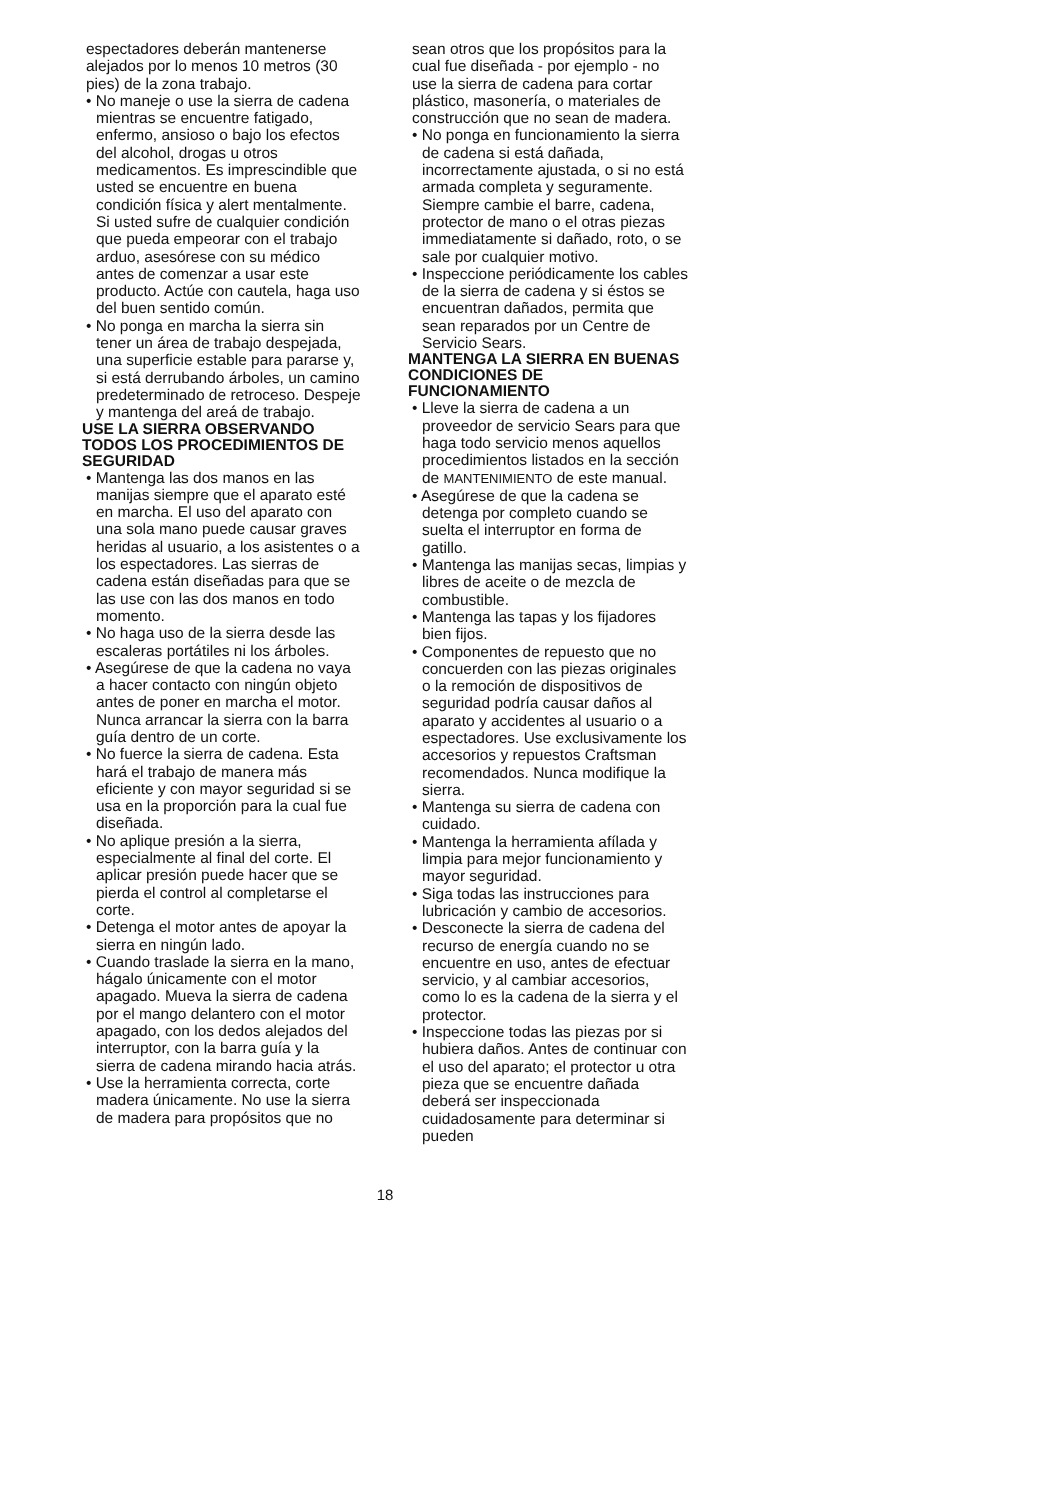espectadores deberán mantenerse alejados por lo menos 10 metros (30 pies) de la zona trabajo.
• No maneje o use la sierra de cadena mientras se encuentre fatigado, enfermo, ansioso o bajo los efectos del alcohol, drogas u otros medicamentos. Es imprescindible que usted se encuentre en buena condición física y alert mentalmente. Si usted sufre de cualquier condición que pueda empeorar con el trabajo arduo, asesórese con su médico antes de comenzar a usar este producto. Actúe con cautela, haga uso del buen sentido común.
• No ponga en marcha la sierra sin tener un área de trabajo despejada, una superficie estable para pararse y, si está derrubando árboles, un camino predeterminado de retroceso. Despeje y mantenga del areá de trabajo.
USE LA SIERRA OBSERVANDO TODOS LOS PROCEDIMIENTOS DE SEGURIDAD
• Mantenga las dos manos en las manijas siempre que el aparato esté en marcha. El uso del aparato con una sola mano puede causar graves heridas al usuario, a los asistentes o a los espectadores. Las sierras de cadena están diseñadas para que se las use con las dos manos en todo momento.
• No haga uso de la sierra desde las escaleras portátiles ni los árboles.
• Asegúrese de que la cadena no vaya a hacer contacto con ningún objeto antes de poner en marcha el motor. Nunca arrancar la sierra con la barra guía dentro de un corte.
• No fuerce la sierra de cadena. Esta hará el trabajo de manera más eficiente y con mayor seguridad si se usa en la proporción para la cual fue diseñada.
• No aplique presión a la sierra, especialmente al final del corte. El aplicar presión puede hacer que se pierda el control al completarse el corte.
• Detenga el motor antes de apoyar la sierra en ningún lado.
• Cuando traslade la sierra en la mano, hágalo únicamente con el motor apagado. Mueva la sierra de cadena por el mango delantero con el motor apagado, con los dedos alejados del interruptor, con la barra guía y la sierra de cadena mirando hacia atrás.
• Use la herramienta correcta, corte madera únicamente. No use la sierra de madera para propósitos que no
sean otros que los propósitos para la cual fue diseñada - por ejemplo - no use la sierra de cadena para cortar plástico, masonería, o materiales de construcción que no sean de madera.
• No ponga en funcionamiento la sierra de cadena si está dañada, incorrectamente ajustada, o si no está armada completa y seguramente. Siempre cambie el barre, cadena, protector de mano o el otras piezas immediatamente si dañado, roto, o se sale por cualquier motivo.
• Inspeccione periódicamente los cables de la sierra de cadena y si éstos se encuentran dañados, permita que sean reparados por un Centre de Servicio Sears.
MANTENGA LA SIERRA EN BUENAS CONDICIONES DE FUNCIONAMIENTO
• Lleve la sierra de cadena a un proveedor de servicio Sears para que haga todo servicio menos aquellos procedimientos listados en la sección de MANTENIMIENTO de este manual.
• Asegúrese de que la cadena se detenga por completo cuando se suelta el interruptor en forma de gatillo.
• Mantenga las manijas secas, limpias y libres de aceite o de mezcla de combustible.
• Mantenga las tapas y los fijadores bien fijos.
• Componentes de repuesto que no concuerden con las piezas originales o la remoción de dispositivos de seguridad podría causar daños al aparato y accidentes al usuario o a espectadores. Use exclusivamente los accesorios y repuestos Craftsman recomendados. Nunca modifique la sierra.
• Mantenga su sierra de cadena con cuidado.
• Mantenga la herramienta afílada y limpia para mejor funcionamiento y mayor seguridad.
• Siga todas las instrucciones para lubricación y cambio de accesorios.
• Desconecte la sierra de cadena del recurso de energía cuando no se encuentre en uso, antes de efectuar servicio, y al cambiar accesorios, como lo es la cadena de la sierra y el protector.
• Inspeccione todas las piezas por si hubiera daños. Antes de continuar con el uso del aparato; el protector u otra pieza que se encuentre dañada deberá ser inspeccionada cuidadosamente para determinar si pueden
18